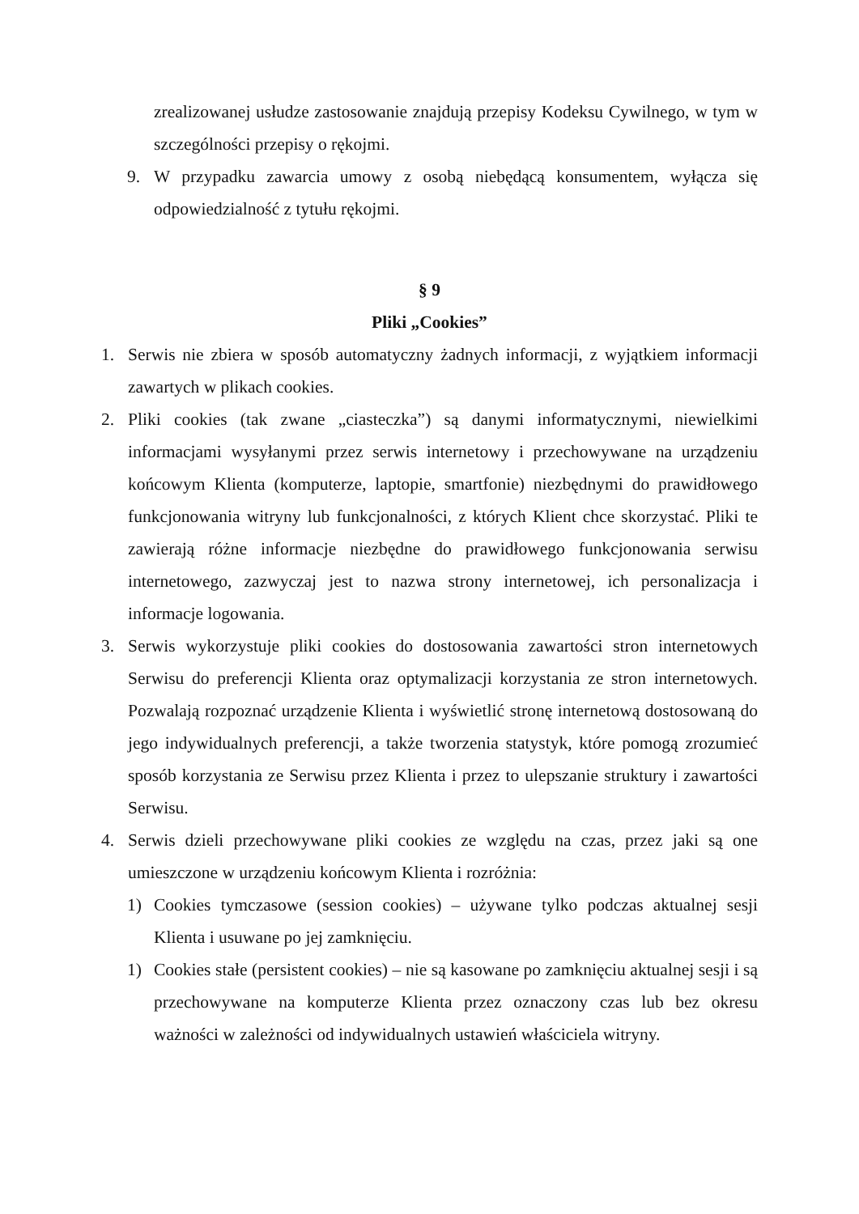zrealizowanej usłudze zastosowanie znajdują przepisy Kodeksu Cywilnego, w tym w szczególności przepisy o rękojmi.
9. W przypadku zawarcia umowy z osobą niebędącą konsumentem, wyłącza się odpowiedzialność z tytułu rękojmi.
§ 9
Pliki „Cookies”
1. Serwis nie zbiera w sposób automatyczny żadnych informacji, z wyjątkiem informacji zawartych w plikach cookies.
2. Pliki cookies (tak zwane „ciasteczka”) są danymi informatycznymi, niewielkimi informacjami wysyłanymi przez serwis internetowy i przechowywane na urządzeniu końcowym Klienta (komputerze, laptopie, smartfonie) niezbędnymi do prawidłowego funkcjonowania witryny lub funkcjonalności, z których Klient chce skorzystać. Pliki te zawierają różne informacje niezbędne do prawidłowego funkcjonowania serwisu internetowego, zazwyczaj jest to nazwa strony internetowej, ich personalizacja i informacje logowania.
3. Serwis wykorzystuje pliki cookies do dostosowania zawartości stron internetowych Serwisu do preferencji Klienta oraz optymalizacji korzystania ze stron internetowych. Pozwalają rozpoznać urządzenie Klienta i wyświetlić stronę internetową dostosowaną do jego indywidualnych preferencji, a także tworzenia statystyk, które pomogą zrozumieć sposób korzystania ze Serwisu przez Klienta i przez to ulepszanie struktury i zawartości Serwisu.
4. Serwis dzieli przechowywane pliki cookies ze względu na czas, przez jaki są one umieszczone w urządzeniu końcowym Klienta i rozróżnia:
1) Cookies tymczasowe (session cookies) – używane tylko podczas aktualnej sesji Klienta i usuwane po jej zamknięciu.
1) Cookies stałe (persistent cookies) – nie są kasowane po zamknięciu aktualnej sesji i są przechowywane na komputerze Klienta przez oznaczony czas lub bez okresu ważności w zależności od indywidualnych ustawień właściciela witryny.